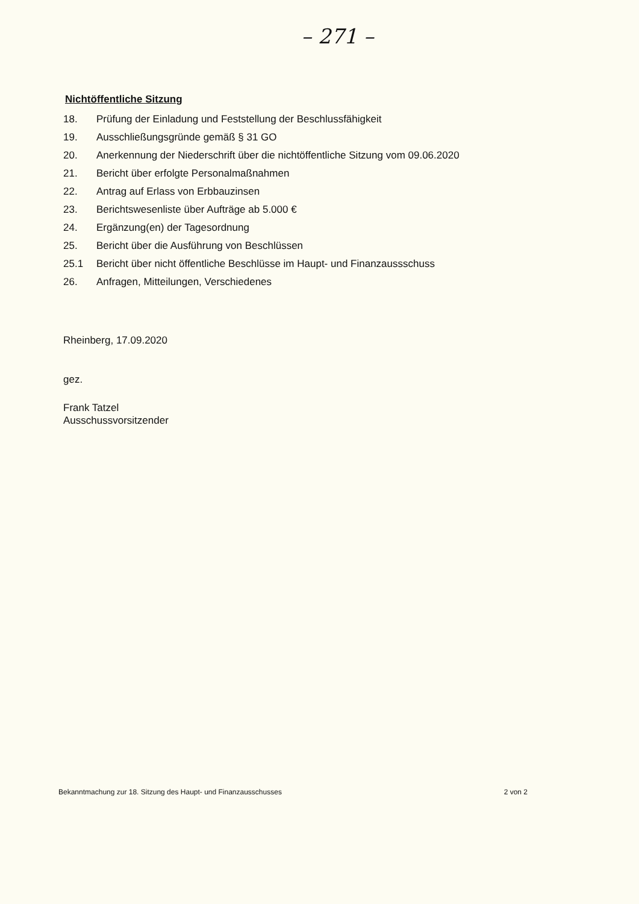– 271 –
Nichtöffentliche Sitzung
18. Prüfung der Einladung und Feststellung der Beschlussfähigkeit
19. Ausschließungsgründe gemäß § 31 GO
20. Anerkennung der Niederschrift über die nichtöffentliche Sitzung vom 09.06.2020
21. Bericht über erfolgte Personalmaßnahmen
22. Antrag auf Erlass von Erbbauzinsen
23. Berichtswesenliste über Aufträge ab 5.000 €
24. Ergänzung(en) der Tagesordnung
25. Bericht über die Ausführung von Beschlüssen
25.1 Bericht über nicht öffentliche Beschlüsse im Haupt- und Finanzaussschuss
26. Anfragen, Mitteilungen, Verschiedenes
Rheinberg, 17.09.2020
gez.
Frank Tatzel
Ausschussvorsitzender
Bekanntmachung zur 18. Sitzung des Haupt- und Finanzausschusses 2 von 2